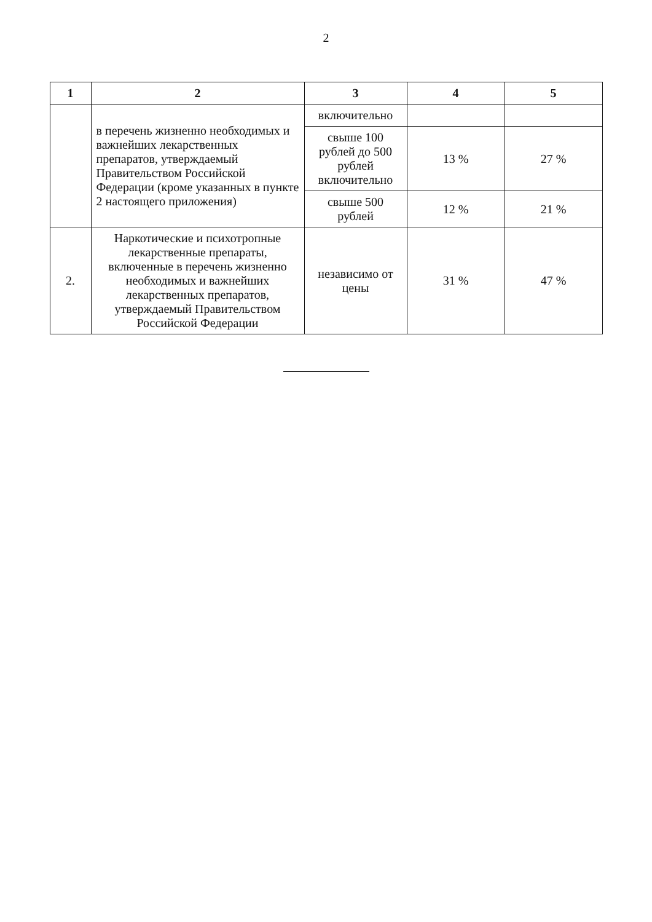2
| 1 | 2 | 3 | 4 | 5 |
| --- | --- | --- | --- | --- |
| | в перечень жизненно необходимых и важнейших лекарственных препаратов, утверждаемый Правительством Российской Федерации (кроме указанных в пункте 2 настоящего приложения) | включительно | | |
| | | свыше 100 рублей до 500 рублей включительно | 13 % | 27 % |
| | | свыше 500 рублей | 12 % | 21 % |
| 2. | Наркотические и психотропные лекарственные препараты, включенные в перечень жизненно необходимых и важнейших лекарственных препаратов, утверждаемый Правительством Российской Федерации | независимо от цены | 31 % | 47 % |